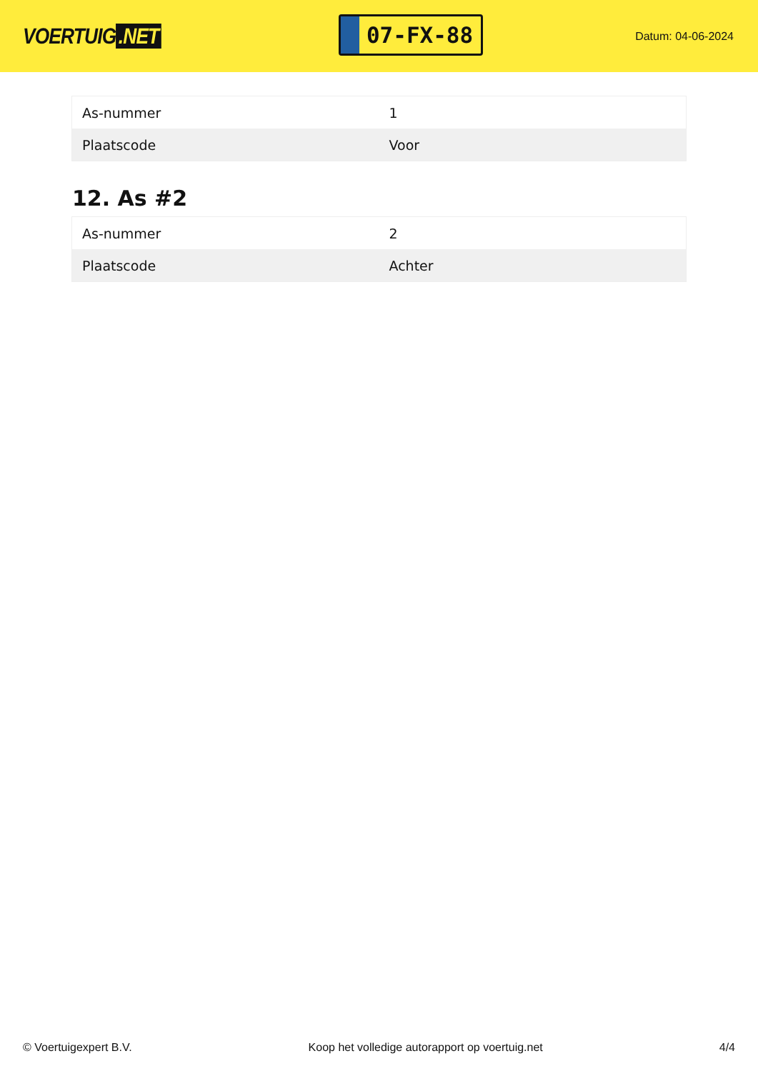VOERTUIG.NET
07-FX-88
Datum: 04-06-2024
| As-nummer | 1 |
| Plaatscode | Voor |
12. As #2
| As-nummer | 2 |
| Plaatscode | Achter |
© Voertuigexpert B.V. Koop het volledige autorapport op voertuig.net 4/4